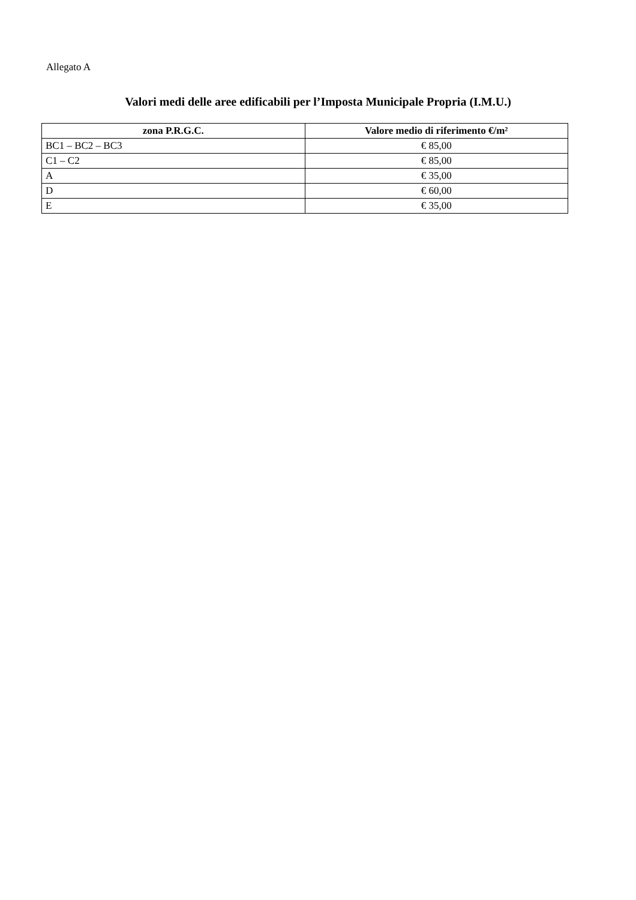Allegato A
Valori medi delle aree edificabili per l’Imposta Municipale Propria (I.M.U.)
| zona P.R.G.C. | Valore medio di riferimento €/m² |
| --- | --- |
| BC1 – BC2 – BC3 | € 85,00 |
| C1 – C2 | € 85,00 |
| A | € 35,00 |
| D | € 60,00 |
| E | € 35,00 |